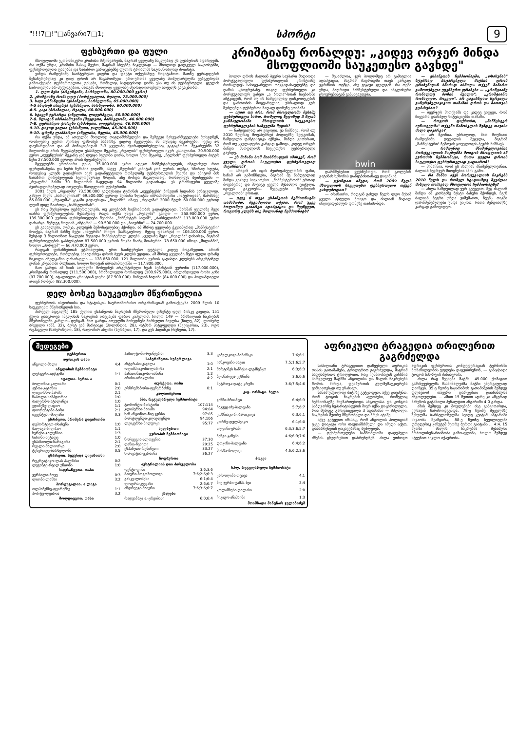"!!!7□!"□ანვარი7□1; სპორტი 9
ფეხბურთი და ფული
მსოფლიოში ეკონომიკური კრიზისი მძვინვარებს, მაგრამ ყველაზე ნაკლებად ეს ფეხბურთს ადარდებს. რა თქმა უნდა, კრიზისი მასაც შეეხო, მაგრამ სხვებზე ნაკლებად — მხოლოდ ცალკეულ საკითხებში, ფეხბურთელთა ფასებმა და საბაზრო გარიგებებზე ფულის ტრიალმა საგრძნობლად მოიმატა.
ვინდა რამდენიმე საინტერესო ციფრი და ფაქტი თქვენამდე მოვიტანოთ. მათზე ყურადღების შესაჩერებლად კი დიდ დროს არ წაგართმევთ. ერთ-ერთმა ყველაზე პოპულარულმა ვებგვერდმა გამოაქვეყნა ფეხბურთელთა ფასები, რომელიც სადღეისოდ ღირს ესა თუ ის ფეხბურთელი. ყველას ჩამოთვლას არ შევუდგებით, მათგან მხოლოდ ყველაზე ძვირადღირებულ ათეულს გაგაცნობთ.
1. ლეო მესი (არგენტინა, ბარსელონა, 80.000.000 ევრო)
2. კრიშტიანუ რონალდუ (პორტუგალია, რეალი, 75.000.000)
3. ხავი ერნანდესი (ესპანეთი, ბარსელონა, 65.000.000)
4-5 ანდრეს ინიესტა (ესპანეთი, ბარსელონა, 60.000.000)
4-5. კაკა (ბრაზილია, რეალი, 60.000.000)
6. სტივენ ჯერარდი (ინგლისი, ლივერპული, 50.000.000)
7-8. ზლატან იბრაჰიმოვიჩი (შვედეთი, ბარსელონა, 46.000.000)
7-8. ფერნანდო ტორესი (ესპანეთი, ლივერპული, 46.000.000)
9-10. დავიდ ვილია (ესპანეთი, ვალენსია, 45.000.000)
9-10. ფრენკ ლამპარდი (ინგლისი, ჩელსი, 45.000.000)
რა თქმა უნდა, ამ ათეულში მხოლოდ თავდამსხმელები და შემტევი ნახევარმცველები მოხვდნენ, რომლებიც უფრო ძვირად ფასობენ ბაზარზე, ვიდრე მცველები, ან თუნდაც მეკარეები. ჩვენც არ დავზარდებით და ამ პოზიციებიდან 3-3 ყველაზე ძვირადღირებულსაც გაგაცნობთ. მეკარეებში 32 მილიონად არის შეფასებული ესპანელი მეკარე, „რეალის" ფეხბურთელი იკერ კასილიასი. 30.500.000 ევრო „იუვენტუსის" მეკარე ჯან ლუიჯი ბუფონი ღირს, ხოლო ჩეხი მეკარე, „ჩელსის" ფეხბურთელი პიტერ ჩეხი 27.500.000 ევროდ არის შეფასებული.
მცველებში ერთნაირი ფასი, 35.000.000 ევრო ადევთ მანჩესტერელებს, ინგლისელ რიო ფერდინანდსა და სერბ ნემანია ვიდიჩს, ასევე „ჩელსის" კაპიტან ჯონ ტერის. თუმცა, ხშირად ხდება, როდესაც კლუბს გადაჭრით აქვს გადაწყვეტილი რომელიმე ფეხბურთელის შეძენა და ამიტომ მის საბაზრო ღირებულებას ხელოვნურად ზრდის, ასე მოხდა მაგალითად, რონალდუს შეთხვევაში — „რეალმა" მასში 70 მილიონის ნაცვლად 94 მილიონი გადაიხადა. ეს ტრანსფერი ყველაზე ძვირადღირებულად ითვლება მსოფლიოს ფეხბურთში.
2001 წელს „რეალმა" 73.500.000 გადაუხადა ტურინის „იუვენტუსს" ზინედინ ზიდანის სანაცვლოდ. გასულ წელს „ბარსელონამ" 69.500.000 ევროდ შეიძინა ზლატან იბრაჰიმოვიჩი „ინტერიდან", შარშანვე 65.000.000 „რეალმა" კაკაში გადაუხადა „მილანს". იმავე „რეალმა" 2000 წელს 60.000.000 ევროდ ლუიშ ფიგუ წაართვა „ბარსელონას".
ეს რაც შეეხებოდა ფეხბურთელებს. თუ კლუბების საქმიანობას გადავხედავთ, შარშან ყველაზე მეტი თანხა ფეხბურთელების შესაძენად რაღა თქმა უნდა „რეალმა" გაიღო — 258.900.000 ევრო, 139.300.000 ევროს ფეხბურთელები შეიძინა „მანჩესტერ სიტიმ", „ბარსელონამ" 113.000.000 ევრო დახარჯა. შემდეგ მოდიან „ინტერი" — 90.500.000 და „ბაიერნი" — 74.700.000.
ეს გასავლები, თუმცა, კლუბებს შემოსავლებიც ჰქონდა. ამ მხრივ ყველაზე ჭკვიანურად „მანჩესტერი" მოიქცა, მაგრამ მასზე მეტი „ინტერმა" მიიღო (სამაგიეროდ, მეტიც დახარჯა) — 106.100.000 ევრო. ზუსტად 3 მილიონით ნაკლები შეუვიდა მანჩესტერულ კლუბს. ყველაზე მეტი „რეალმა" დახარჯა, მაგრამ ფეხბურთელების გასხვისებით 87.500.000 ევროს შოვნა მაინც მოახერხა. 78.650.000 იშოვა „მილანმა", ხოლო „პორტუმ" — 66.470.000 ევრო.
რადგან ფინანსებთან ვტრიალებთ, ერთ საინტერესო დეტალს კიდევ მოგაწვდით. არიან ფეხბურთელები, რომლებიც სხვადასხვა დროს ბევრ კლუბს უყიდია. ამ მხრივ ყველაზე მეტი ფული ფრანგ ნიკოლა ანელკაშია დახარჯული — 128.860.000. 121 მილიონი ევროს გადახდა კლუბებს არგენტინელ ერნან კრესპოში მოუწიათ, ხოლო ზლატან იბრაჰიმოვიჩში — 117.800.000.
მათ გარდა ამ სიის ათეულში მოხვდნენ არგენტინელი ხუან სებასტიან ვერონი (117.000.000), კრიშტიანუ რონალდუ (111.500.000), ბრაზილიელი რონალდუ (100.975.000), ირლანდიელი რობი კინი (97.700.000), იტალიელი კრისტიან ვიერი (87.500.000). ზინედინ ზიდანი (84.000.000) და ჰოლანდიელი არიენ რობენი (82.300.000).
დელ ბოსკე საუკეთესო მწვრთნელია
ფეხბურთის ისტორიისა და სტატისკის საერთაშორისო ორგანიზაციამ გამოაქვეყნა 2009 წლის 10 საუკეთესო მწვრთნელის სია.
პირველ ადგილზე 185 ქულით ესპანეთის ნაკრების მწვრთნელი ვისენტე დელ ბოსკე გავიდა, 151 ქულა დააგროვა ინგლისის ნაკრების თავკაცმა ფაბიო კაპელომ, ხოლო 149 — ბრაზილიის ნაკრების მწვრთნელმა კარლოს დუნგამ. მათ გარდა ათეულში მოხვდნენ: მარსელო ბიელსა (ჩილე, 82), ლობერტ ბრედლი (აშშ, 32), ბერტ ვან მარვიიკი (ჰოლანდია, 28), ოტმარ ჰიტცფელდი (შვეიცარია, 23), ოტო რეჰაგელი (საბერძნეთი, 18), რადომირ ანტიჩი (სერბეთი, 17), და გუს ჰიდინკი (რუსეთი, 17).
კრიშტიანუ რონალდუ: „კიდევ ორჯერ მინდა მსოფლიოში საუკეთესო გავხდე"
ბოლო დროს ძალიან ბევრი საუბარი მიდიოდა პორტუგალიელი ფეხბურთელის კრიშტიანუ რონალდუს სასიყვარულო თავგადასავლებზე და ღამის ცხოვრებაზე. თავად ფეხბურთელი კი პორტუგალიურ გაზეთ „ა ბოლა"-სთან საუბარში ამტკიცებს, რომ თუ ის ნამდვილად დისკოთეკების და გართობის მოყვარულია, უბრალოდ ვერ შეძლებდა ფეხბურთი მაღალ დონეზე ეთამაშა.
— იცით თუ არა, რომ მსოფლიოში მესამე ფეხბურთელი ხართ, რომელიც ზედიზედ 3 წლის განმავლობაში მსოფლიოს საუკეთესო ფეხბურთელების სამეულში შედის?
— ნამდვილად არ ვიცოდი. ეს ნიშნავს, რომ თუ 2010 წელსაც მოვახერხებ პოდიუმზე შედგომას, ნამდვილი ფანტასტიკა იქნება. მინდა გითხრათ, რომ თუ ყველაფერი კარგად გამოვა, კიდევ ორჯერ მინდა მსოფლიოს საუკეთესო ფეხბურთელი გავხდე.
— ეს მიზანი ხომ მიისწრაფვის იმისკენ, რომ ყველა დროის საუკეთესო ფეხბურთელად მიგიჩნიონ?
— არავინ არ იცის ძვირფასეულობის ფასი, სანამ არ გამოჩნდება, მაგრამ მე ნამდვილად მინდა გავხდე საუკეთესო. „მანჩესტერთან" ერთად მოვახერხე და მოვიგე ყველა შესაძლო ტიტული, იგივეს გაკეთებას შევეცდები მადრიდის „რეალთან" ერთად.
— უკვე 6 თვეა ესპანეთის ჩემპიონატში თამაშობთ. შეგიძლიათ თქვათ, რომ უკვე ბოლომდე გაიარეთ ადაპტაცია და შეეწყვეთ, როგორც კლუბს ისე მთლიანად ჩემპიონატს?
— შესაძლოა, ჯერ ბოლომდე არ გამივლია ადაპტაცია, მაგრამ მადრიდში თავს კარგად ვგრძნობ. თუმცა, ასე ვიყავი ყველგან. რა თქმა უნდა, მადრიდი მანჩესტერული და ინგლისური ცხოვრებისგან განსხვავდება.
bwin
დარწმუნებით ვეუბნებოდი, რომ გოლების გატანას სეზონის დაწყებისთანავე დავიწყებ.
— გქონდათ იმედი, რომ 2009 წელს მსოფლიოს საუკეთესო ფეხბურთელი თქვენ გახდებოდით?
— არანაირი, რადგან გასულ წელს ლეო მესიმ ყველა ტიტული მოიგო და ძალიან მაღალ ინდივიდუალურ დონეზე თამაშობდა.
— ესპანეთის ჩემპიონატში, „ოსასუნას" სტუმრად ჩატარებული მატჩის დროს ტრიბუნიდან ხშირად ისმოდა თქვენ მიმართ გამოთქმული უცენზურო ფრაზები — „კრიშტიანუ რონალდუ ბოზის შვილო", „კრიშტიანო რონალდო, მოკვდი". არ გაგიჩნდათ სურვილი გაჩერებულიყავით თამაშის დროს და მათთვის გეპასუხათ?
— ბევრჯერ მითქვამს და კიდევ ვიტყვი, რომ მიყვარს დაძაბულ სიტუაციებში თამაში.
— როგორ ფიქრობთ, „მანჩესტერ იუნაიტედმა" თქვენი წამოსვლის შემდეგ თავისი ძალა დაკარგა?
— არ მგონია. უბრალოდ, მათ მოუწიათ რამდენიმე დეტალის შეცვლა, მაგრამ „მანჩესტერი" ჩემთვის ყოველთვის ბევრს ნიშნავს.
— რამდენად მნიშვნელოვანია პორტუგალიის ნაკრებმა მოიგოს მსოფლიოს ან ევროპის ჩემპიონატი, რათა ყველა დროის საუკეთესო ფეხბურთელად გაღიარონ?
— მიმაჩნია, რომ ეს ძალიან მნიშვნელოვანია. ძალიან ბევრჯერ მიოცნებია ამის გამო.
— რა შანსი აქვს პორტუგალიის ნაკრებს 2010 წელს და რომელ სტადიამდე შეუძლია მისვლა მომავალ მსოფლიოს ჩემპიონატზე?
— ახლა ნამდვილად ვერ გეტყვით. მეც ძალიან მინდა ამ კითხვაზე ზუსტი პასუხი მქონდეს. ჩვენ ძალიან ბევრი უნდა ვიმუშაოთ, ჩვენს თავში დარწმუნებულები უნდა ვიყოთ, რათა მუნდიალზე კარგად გამოვიდეთ.
შედეგები
| ფეხბურთი | |
| --- | --- |
| აფრიკის თასი | |
| ანგოლა-მალი | 4:4 |
| ინგლისის ჩემპიონატი | |
| ლესტერი-იფსვიჩი | 1:1 |
| იტალია. სერია ა | |
| ბოლონია-კალიარი | 0:1 |
| ჯენოა-კატანია | 2:0 |
| ლივორნო-პარმა | 2:1 |
| ნაპოლი-სამპდორია | 1:0 |
| ბალერმო-ატალანტა | 1:0 |
| უდინეზე-ლაციო | 1:1 |
| ფიორენტინა-ბარი | 2:1 |
| იუვენტუსი-მილანი | 0:3 |
| ესპანეთი. პრიმერა დივიზიონი | |
| დეპორტივო-ოსასუნა | 1:0 |
| მალაგა-ბილბაო | 1:1 |
| ხერესი-ვალენსია | 1:3 |
| ხიხონი-ხეტაფე | 1:0 |
| ესპანიოლი-სარაგოსა | 2:1 |
| რეალი-მალიორკა | 2:0 |
| ტენერიფე-ბარსელონა | 0:5 |
| ესპანეთი. სეგუნდა დივიზიონი | |
| რეკრეატივო-ლას პალმასი | 0:2 |
| ლევანტე-რეალ უნიონი | 1:0 |
| საფრანგეთი. თასი | |
| ვერსალი-ბოვე | 0:3 |
| ლიონი-ლანსი | 3:2 |
| პორტუგალია. ა ლიგა | |
| ოლჰანენსე-ფეირენსე | 1:1 |
| პორტუ-ლეირია | 3:2 |
| მოლდავეთი. თასი | |
| ჰამილტონი-რეინჯერსი | 3:3 |
| საბერძნეთი. სუპერლიგა | |
| ასტერასი-კავალა | 1:0 |
| ოლიმპიაკოსი-ლარისა | 2:1 |
| პანათინაიკოსი-იანინა | 1:2 |
| არისი-ირაკლისი | 4:2 |
| თურქეთი. თასი | |
| ერზრუმსპორი-ფენერბახჩე | 0:1 |
| კალათბურთი | |
| ნბა. რეგულარული ჩემპიონატი | |
| ტორონტო-ბოსტონი | 107:114 |
| კლიპერსი-მაიამი | 94:84 |
| სან ანტონიო-ნიუ ჯერსი | 97:85 |
| პორტლენდი-კლივლენდი | 94:106 |
| ლეიკერსი-მილუოკი | 95:77 |
| ხელბურთი | |
| ევროპის ჩემპიონატი | |
| ნორვეგია-სლოვენია | 37:30 |
| დანია-ჩეხეთი | 29:25 |
| ესპანეთი-რუმინეთი | 33:27 |
| ხორვატია-უკრაინა | 36:27 |
| ჩოგბურთი | |
| ავსტრალიის ღია პირველობა | |
| დენტი-ფიში | 3:6;3:6 |
| მაიერი-ბოგომოლოვი | 7:6;2:6;6:3 |
| გასკე-ლოპესი | 6:1;6:4 |
| ლოდრა-კუევასი | 2:6;6:7 |
| ანდრეევი-მაიერი | 7:6;3:6;6:7 |
| ქალები | |
| რადვანსკა ა.-კრეიბასი | 6:0;6:4 |
| ციბულკოვა-ბაჩინსკი | 7:6;6:1 |
| იანკოვიჩი-სავაი | 7:5;1:6;5:7 |
| მარტინეს სანჩესი-ლეპჩენკო | 6:3;6:3 |
| ზვონარევა-ვესნინა | 3:6;0:6 |
| პეტროვა-დატე კრუმი | 3:6;7:5;4:6 |
| კაც. ორმაგი. ხელი | |
| ვინჩი-ბრიანტი | 6:4;6:3 |
| ჩაკვეტაძე-ბალტაჩა | 5:7;6:7 |
| ვოზნიაკი-რიბარიკოვა | 6:3;6:1 |
| კორნე-დულჰეიკო | 6:1;6:0 |
| ოუდინი-ერანი | 6:3;3:6;5:7 |
| ჩენგი-კანეპი | 4:6;6:3;7:6 |
| დოკიჩი-ბალტაჩა | 6:4;6:2 |
| მირზა-მოლიკი | 4:6;6:2;3:6 |
| ჰოკეი | |
| ნჰლ. რეგულარული ჩემპიონატი | |
| კაროლინა-ოტავა | 4:1 |
| ნიუ ჯერსი-ტამპა ბეი | 2:4 |
| კოლამბუსი-დალასი | 2:0 |
| ჩიკაგო-ანაჰაიმი | 1:3 |
მოამზადა მანუჩარ ჯულაბიძემ
აფრიკული ტრაგედია თრილერით გაგრძელდა
სისხლიანი ტრაგედიით დაწყებული აფრიკის თასის გათამაშება, ტრილერით გაგრძელდა, მაგრამ საფეხბურთო ტრილერით. რაც ჩემპიონატის გახსნის პირველივე მატჩში ანგოლისა და მალის ნაკრებებს შორის მოხდა, ფეხბურთის გულშემატკივრებს უიშვიათესად თუ უნახავთ.
სანამ უშუალოდ მატჩზე გეტყოდეთ, აქვე დავძენთ, რომ ტოგოს ნაკრების ავტობუსი, რომელიც ჩემპიონატზე მიემართებოდა ანგოლასა და კონგოს საზღვარზე სეპარატისტების მიერ იქნა დაცხრილული, რის შემდეგ გარდაიცვალა 3 ადამიანი — მძღოლი, ნაკრების მეორე მწვრთნელი და პრეს ატაშე.
აქვე გეტყვით იმასაც, რომ ანგოლის პოლიციამ უკვე დააკავა ორი თავდამსხმელი და იმედი აქვთ, დანარჩენების დაკავებასაც შეძლებენ.
— ფეხბურთელები სამშობლოში დაღუპული ძმების ცხედრებით დაბრუნდნენ. ახლა ვთხოვთ აფრიკის ფეხბურთის კონფედერაციას ტურნირში მონაწილეობის უფლება დაგვიბრუნონ, — განაცხადა ტოგოს სპორტის მინისტრმა.
ახლა რაც შეეხება მატჩს. 45.000 ქომაგით გამხნევებულმა მასპინძლებმა მატჩი ენერგიულად დაიწყეს. 35-ე წუთზე საჯარიმოს გათამაშების შემდეგ ფლავიომ თავური დარტყმით დააწინაურა ანგოლელები. ... ამით 15 წუთით ადრე კი ამჯერად მანუჩოს გატანილი პენალტით ანგარიში 4:0 გახდა.
ამის შემდეგ კი მოვლენები ისე განვითარდა, ვერავინ წარმოიდგენდა. 79-ე წუთზე შეცვლაზე შესულმა ბარსელონელმა სეიდუ კეიტამ ანგარიში სხვაობა შეამცირა, 88-ე წუთზე სევილიელმა ფრედერიკ კანუტემ მეორე ბურთი გაიტანა ... 4:4. 15 წუთში მალის ნაკრებმა შესაშური ბრძოლისუნარიანობა გამოავლინა, ხოლო შემდეგ სტვენით აიკლო იქაურობა.